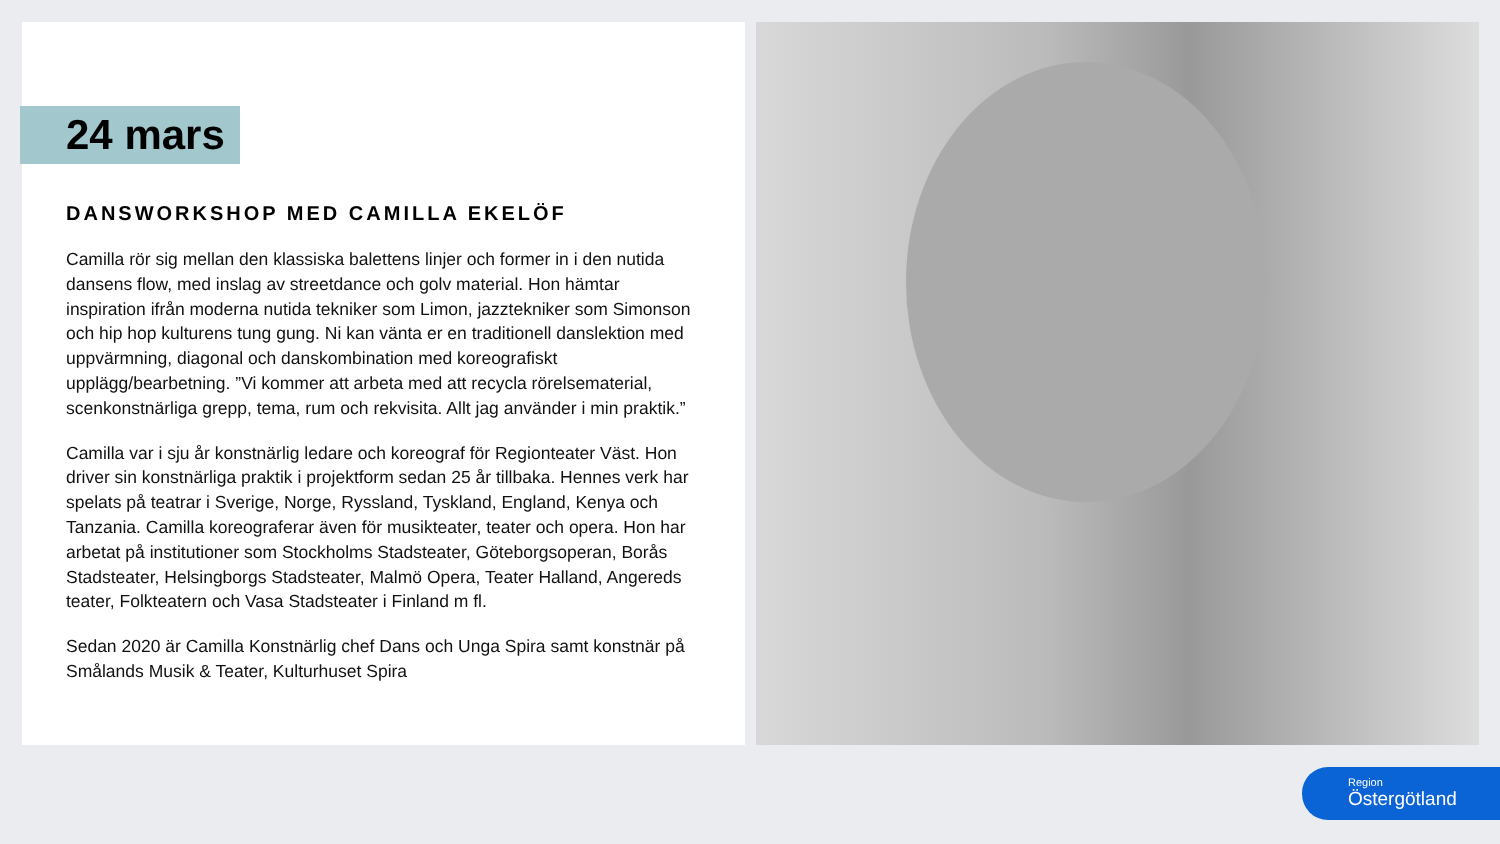24 mars
DANSWORKSHOP MED CAMILLA EKELÖF
Camilla rör sig mellan den klassiska balettens linjer och former in i den nutida dansens flow, med inslag av streetdance och golv material. Hon hämtar inspiration ifrån moderna nutida tekniker som Limon, jazztekniker som Simonson och hip hop kulturens tung gung. Ni kan vänta er en traditionell danslektion med uppvärmning, diagonal och danskombination med koreografiskt upplägg/bearbetning. ”Vi kommer att arbeta med att recycla rörelsematerial, scenkonstnärliga grepp, tema, rum och rekvisita. Allt jag använder i min praktik.”
Camilla var i sju år konstnärlig ledare och koreograf för Regionteater Väst. Hon driver sin konstnärliga praktik i projektform sedan 25 år tillbaka. Hennes verk har spelats på teatrar i Sverige, Norge, Ryssland, Tyskland, England, Kenya och Tanzania. Camilla koreograferar även för musikteater, teater och opera. Hon har arbetat på institutioner som Stockholms Stadsteater, Göteborgsoperan, Borås Stadsteater, Helsingborgs Stadsteater, Malmö Opera, Teater Halland, Angereds teater, Folkteatern och Vasa Stadsteater i Finland m fl.
Sedan 2020 är Camilla Konstnärlig chef Dans och Unga Spira samt konstnär på Smålands Musik & Teater, Kulturhuset Spira
Region
Östergötland